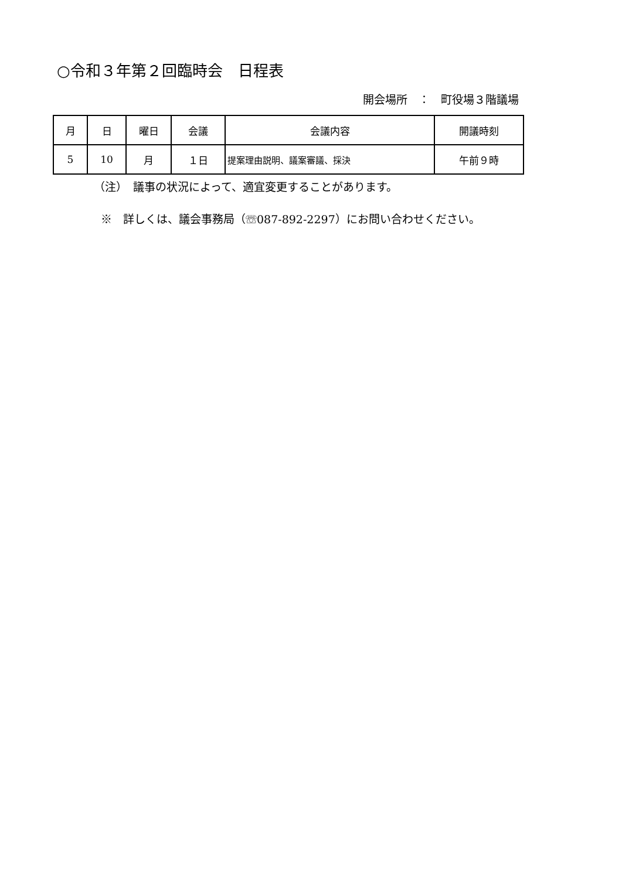○令和３年第２回臨時会　日程表
開会場所　：　町役場３階議場
| 月 | 日 | 曜日 | 会議 | 会議内容 | 開議時刻 |
| --- | --- | --- | --- | --- | --- |
| 5 | 10 | 月 | １日 | 提案理由説明、議案審議、採決 | 午前９時 |
（注）　議事の状況によって、適宜変更することがあります。
※　詳しくは、議会事務局（☏087-892-2297）にお問い合わせください。